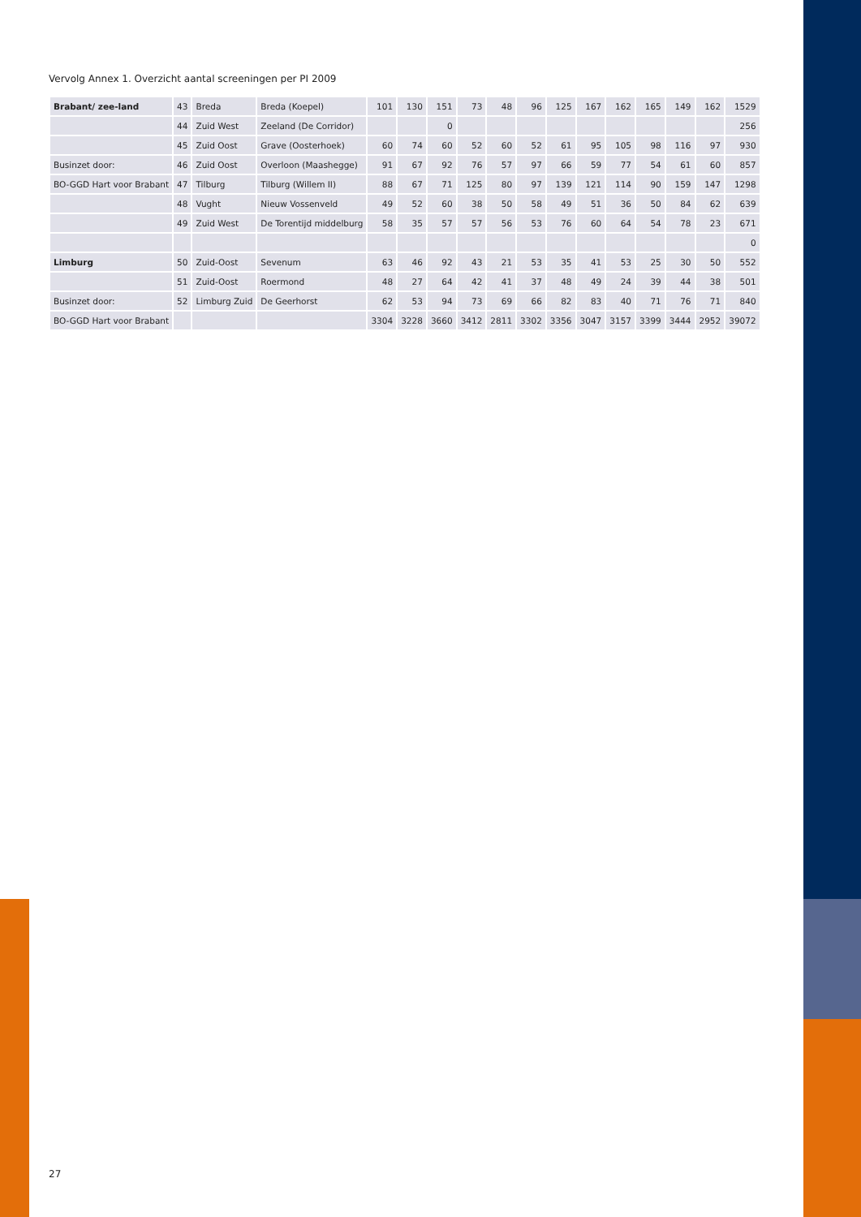Vervolg Annex 1. Overzicht aantal screeningen per PI 2009
| Brabant/ zee-land | 43 | Breda | Breda (Koepel) | 101 | 130 | 151 | 73 | 48 | 96 | 125 | 167 | 162 | 165 | 149 | 162 | 1529 |
| | 44 | Zuid West | Zeeland (De Corridor) | | | 0 | | | | | | | | | | 256 |
| | 45 | Zuid Oost | Grave (Oosterhoek) | 60 | 74 | 60 | 52 | 60 | 52 | 61 | 95 | 105 | 98 | 116 | 97 | 930 |
| Businzet door: | 46 | Zuid Oost | Overloon (Maashegge) | 91 | 67 | 92 | 76 | 57 | 97 | 66 | 59 | 77 | 54 | 61 | 60 | 857 |
| BO-GGD Hart voor Brabant | 47 | Tilburg | Tilburg (Willem II) | 88 | 67 | 71 | 125 | 80 | 97 | 139 | 121 | 114 | 90 | 159 | 147 | 1298 |
| | 48 | Vught | Nieuw Vossenveld | 49 | 52 | 60 | 38 | 50 | 58 | 49 | 51 | 36 | 50 | 84 | 62 | 639 |
| | 49 | Zuid West | De Torentijd middelburg | 58 | 35 | 57 | 57 | 56 | 53 | 76 | 60 | 64 | 54 | 78 | 23 | 671 |
| | | | | | | | | | | | | | | | | 0 |
| Limburg | 50 | Zuid-Oost | Sevenum | 63 | 46 | 92 | 43 | 21 | 53 | 35 | 41 | 53 | 25 | 30 | 50 | 552 |
| | 51 | Zuid-Oost | Roermond | 48 | 27 | 64 | 42 | 41 | 37 | 48 | 49 | 24 | 39 | 44 | 38 | 501 |
| Businzet door: | 52 | Limburg Zuid | De Geerhorst | 62 | 53 | 94 | 73 | 69 | 66 | 82 | 83 | 40 | 71 | 76 | 71 | 840 |
| BO-GGD Hart voor Brabant | | | | 3304 | 3228 | 3660 | 3412 | 2811 | 3302 | 3356 | 3047 | 3157 | 3399 | 3444 | 2952 | 39072 |
27